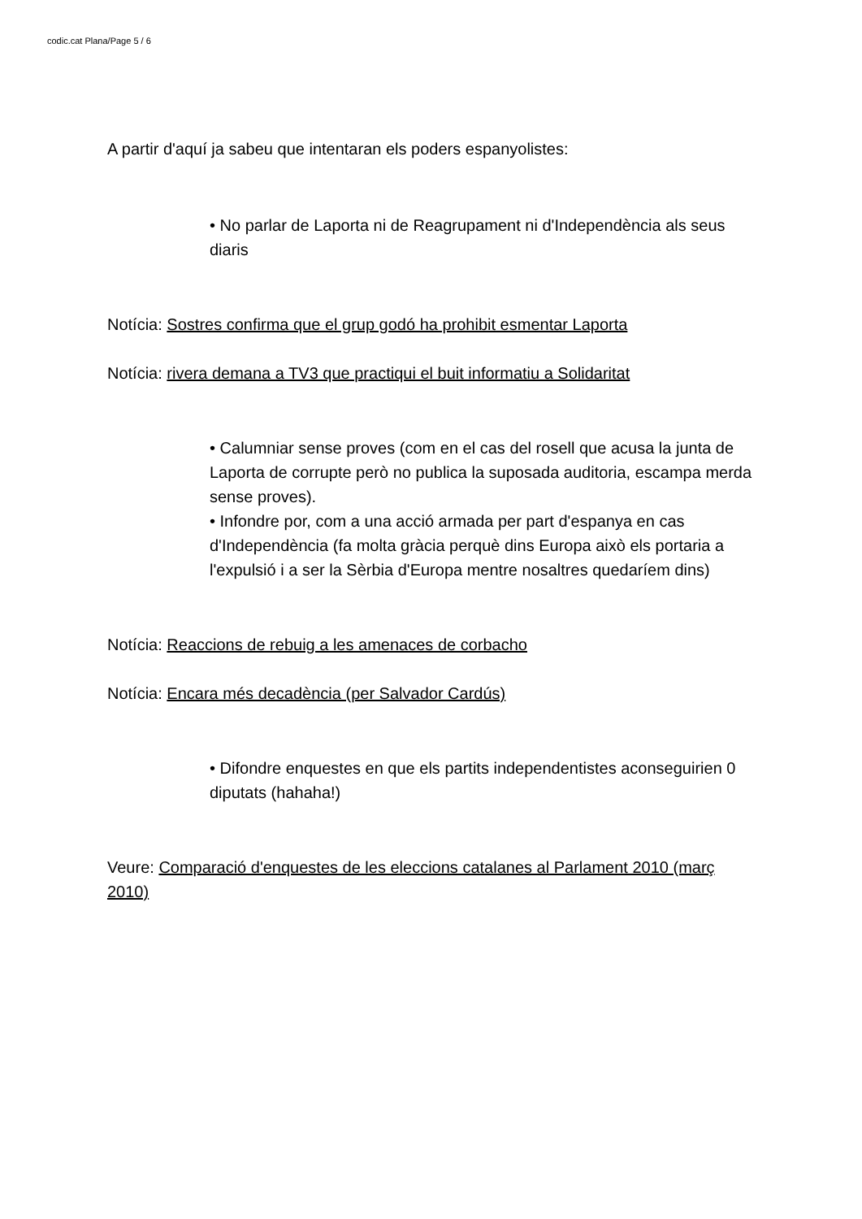codic.cat Plana/Page 5 / 6
A partir d'aquí ja sabeu que intentaran els poders espanyolistes:
• No parlar de Laporta ni de Reagrupament ni d'Independència als seus diaris
Notícia: Sostres confirma que el grup godó ha prohibit esmentar Laporta
Notícia: rivera demana a TV3 que practiqui el buit informatiu a Solidaritat
• Calumniar sense proves (com en el cas del rosell que acusa la junta de Laporta de corrupte però no publica la suposada auditoria, escampa merda sense proves).
• Infondre por, com a una acció armada per part d'espanya en cas d'Independència (fa molta gràcia perquè dins Europa això els portaria a l'expulsió i a ser la Sèrbia d'Europa mentre nosaltres quedaríem dins)
Notícia: Reaccions de rebuig a les amenaces de corbacho
Notícia: Encara més decadència (per Salvador Cardús)
• Difondre enquestes en que els partits independentistes aconseguirien 0 diputats (hahaha!)
Veure: Comparació d'enquestes de les eleccions catalanes al Parlament 2010 (març 2010)